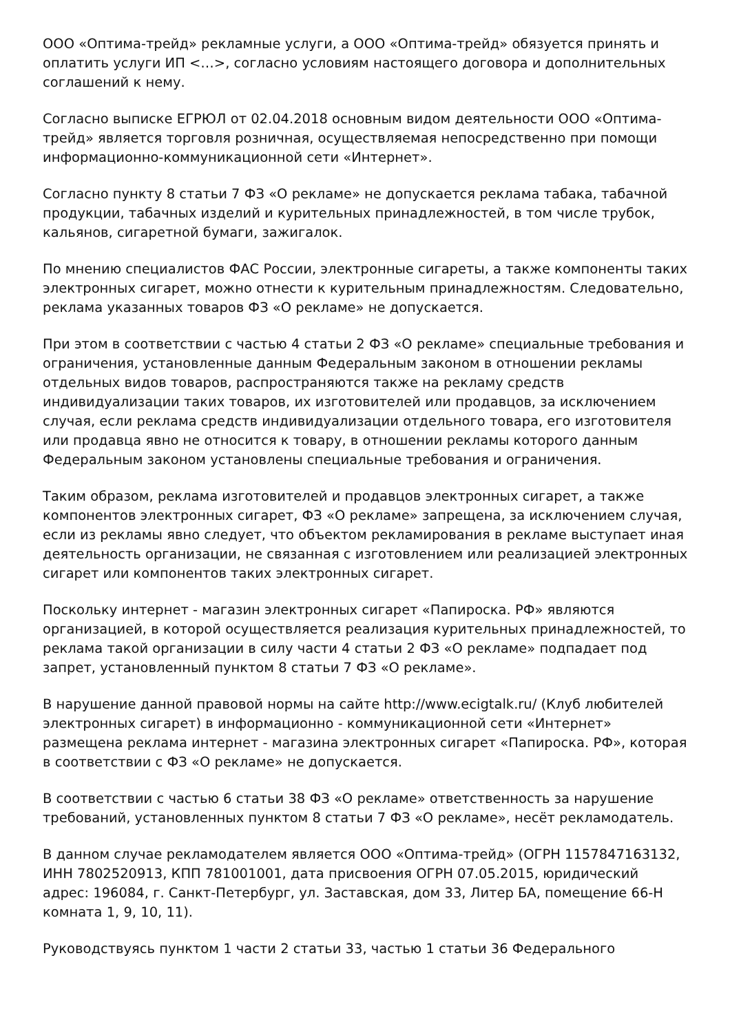ООО «Оптима-трейд» рекламные услуги, а ООО «Оптима-трейд» обязуется принять и оплатить услуги ИП <…>, согласно условиям настоящего договора и дополнительных соглашений к нему.
Согласно выписке ЕГРЮЛ от 02.04.2018 основным видом деятельности ООО «Оптима-трейд» является торговля розничная, осуществляемая непосредственно при помощи информационно-коммуникационной сети «Интернет».
Согласно пункту 8 статьи 7 ФЗ «О рекламе» не допускается реклама табака, табачной продукции, табачных изделий и курительных принадлежностей, в том числе трубок, кальянов, сигаретной бумаги, зажигалок.
По мнению специалистов ФАС России, электронные сигареты, а также компоненты таких электронных сигарет, можно отнести к курительным принадлежностям. Следовательно, реклама указанных товаров ФЗ «О рекламе» не допускается.
При этом в соответствии с частью 4 статьи 2 ФЗ «О рекламе» специальные требования и ограничения, установленные данным Федеральным законом в отношении рекламы отдельных видов товаров, распространяются также на рекламу средств индивидуализации таких товаров, их изготовителей или продавцов, за исключением случая, если реклама средств индивидуализации отдельного товара, его изготовителя или продавца явно не относится к товару, в отношении рекламы которого данным Федеральным законом установлены специальные требования и ограничения.
Таким образом, реклама изготовителей и продавцов электронных сигарет, а также компонентов электронных сигарет, ФЗ «О рекламе» запрещена, за исключением случая, если из рекламы явно следует, что объектом рекламирования в рекламе выступает иная деятельность организации, не связанная с изготовлением или реализацией электронных сигарет или компонентов таких электронных сигарет.
Поскольку интернет - магазин электронных сигарет «Папироска. РФ» являются организацией, в которой осуществляется реализация курительных принадлежностей, то реклама такой организации в силу части 4 статьи 2 ФЗ «О рекламе» подпадает под запрет, установленный пунктом 8 статьи 7 ФЗ «О рекламе».
В нарушение данной правовой нормы на сайте http://www.ecigtalk.ru/ (Клуб любителей электронных сигарет) в информационно - коммуникационной сети «Интернет» размещена реклама интернет - магазина электронных сигарет «Папироска. РФ», которая в соответствии с ФЗ «О рекламе» не допускается.
В соответствии с частью 6 статьи 38 ФЗ «О рекламе» ответственность за нарушение требований, установленных пунктом 8 статьи 7 ФЗ «О рекламе», несёт рекламодатель.
В данном случае рекламодателем является ООО «Оптима-трейд» (ОГРН 1157847163132, ИНН 7802520913, КПП 781001001, дата присвоения ОГРН 07.05.2015, юридический адрес: 196084, г. Санкт-Петербург, ул. Заставская, дом 33, Литер БА, помещение 66-Н комната 1, 9, 10, 11).
Руководствуясь пунктом 1 части 2 статьи 33, частью 1 статьи 36 Федерального